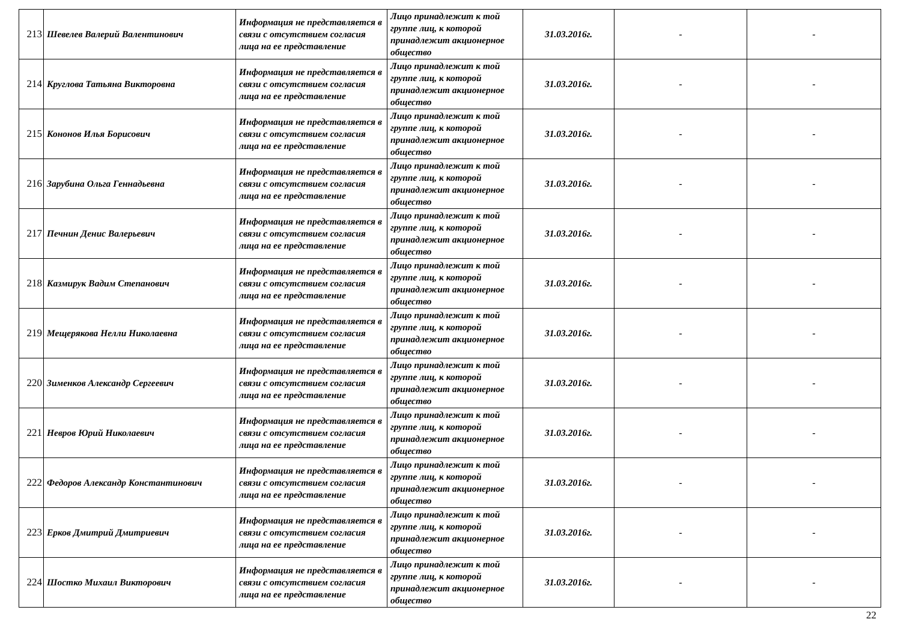| 213 | Шевелев Валерий Валентинович | Информация не представляется в связи с отсутствием согласия лица на ее представление | Лицо принадлежит к той группе лиц, к которой принадлежит акционерное общество | 31.03.2016г. | - | - |
| 214 | Круглова Татьяна Викторовна | Информация не представляется в связи с отсутствием согласия лица на ее представление | Лицо принадлежит к той группе лиц, к которой принадлежит акционерное общество | 31.03.2016г. | - | - |
| 215 | Кононов Илья Борисович | Информация не представляется в связи с отсутствием согласия лица на ее представление | Лицо принадлежит к той группе лиц, к которой принадлежит акционерное общество | 31.03.2016г. | - | - |
| 216 | Зарубина Ольга Геннадьевна | Информация не представляется в связи с отсутствием согласия лица на ее представление | Лицо принадлежит к той группе лиц, к которой принадлежит акционерное общество | 31.03.2016г. | - | - |
| 217 | Печнин Денис Валерьевич | Информация не представляется в связи с отсутствием согласия лица на ее представление | Лицо принадлежит к той группе лиц, к которой принадлежит акционерное общество | 31.03.2016г. | - | - |
| 218 | Казмирук Вадим Степанович | Информация не представляется в связи с отсутствием согласия лица на ее представление | Лицо принадлежит к той группе лиц, к которой принадлежит акционерное общество | 31.03.2016г. | - | - |
| 219 | Мещерякова Нелли Николаевна | Информация не представляется в связи с отсутствием согласия лица на ее представление | Лицо принадлежит к той группе лиц, к которой принадлежит акционерное общество | 31.03.2016г. | - | - |
| 220 | Зименков Александр Сергеевич | Информация не представляется в связи с отсутствием согласия лица на ее представление | Лицо принадлежит к той группе лиц, к которой принадлежит акционерное общество | 31.03.2016г. | - | - |
| 221 | Невров Юрий Николаевич | Информация не представляется в связи с отсутствием согласия лица на ее представление | Лицо принадлежит к той группе лиц, к которой принадлежит акционерное общество | 31.03.2016г. | - | - |
| 222 | Федоров Александр Константинович | Информация не представляется в связи с отсутствием согласия лица на ее представление | Лицо принадлежит к той группе лиц, к которой принадлежит акционерное общество | 31.03.2016г. | - | - |
| 223 | Ерков Дмитрий Дмитриевич | Информация не представляется в связи с отсутствием согласия лица на ее представление | Лицо принадлежит к той группе лиц, к которой принадлежит акционерное общество | 31.03.2016г. | - | - |
| 224 | Шостко Михаил Викторович | Информация не представляется в связи с отсутствием согласия лица на ее представление | Лицо принадлежит к той группе лиц, к которой принадлежит акционерное общество | 31.03.2016г. | - | - |
22